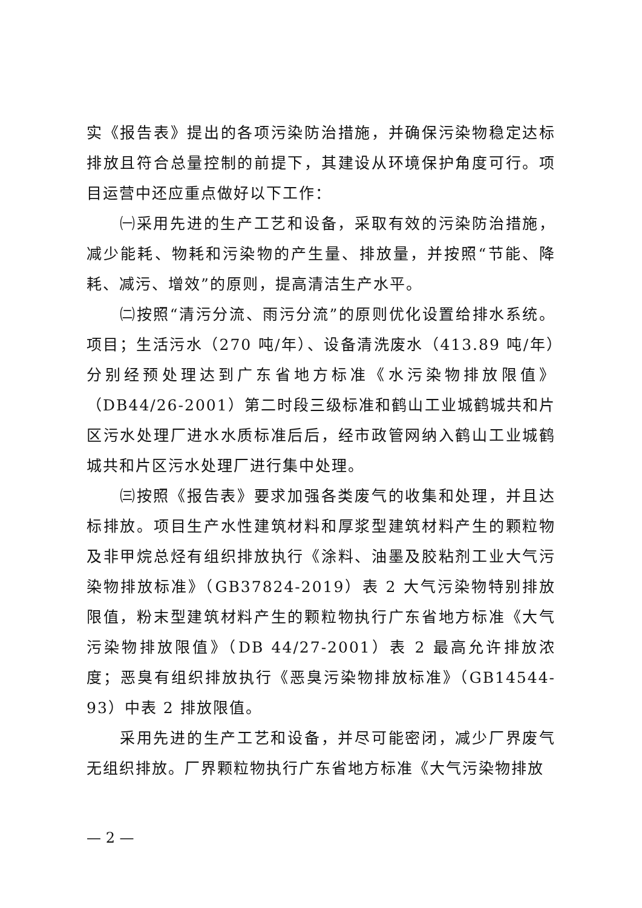实《报告表》提出的各项污染防治措施，并确保污染物稳定达标排放且符合总量控制的前提下，其建设从环境保护角度可行。项目运营中还应重点做好以下工作：
㈠采用先进的生产工艺和设备，采取有效的污染防治措施，减少能耗、物耗和污染物的产生量、排放量，并按照“节能、降耗、减污、增效”的原则，提高清洁生产水平。
㈡按照“清污分流、雨污分流”的原则优化设置给排水系统。项目；生活污水（270 吨/年）、设备清洗废水（413.89 吨/年）分别经预处理达到广东省地方标准《水污染物排放限值》（DB44/26-2001）第二时段三级标准和鹤山工业城鹤城共和片区污水处理厂进水水质标准后后，经市政管网纳入鹤山工业城鹤城共和片区污水处理厂进行集中处理。
㈢按照《报告表》要求加强各类废气的收集和处理，并且达标排放。项目生产水性建筑材料和厚浆型建筑材料产生的颗粒物及非甲烷总烃有组织排放执行《涂料、油墨及胶粘剂工业大气污染物排放标准》（GB37824-2019）表 2 大气污染物特别排放限值，粉末型建筑材料产生的颗粒物执行广东省地方标准《大气污染物排放限值》（DB 44/27-2001）表 2 最高允许排放浓度；恶臭有组织排放执行《恶臭污染物排放标准》（GB14544-93）中表 2 排放限值。
采用先进的生产工艺和设备，并尽可能密闭，减少厂界废气无组织排放。厂界颗粒物执行广东省地方标准《大气污染物排放
— 2 —